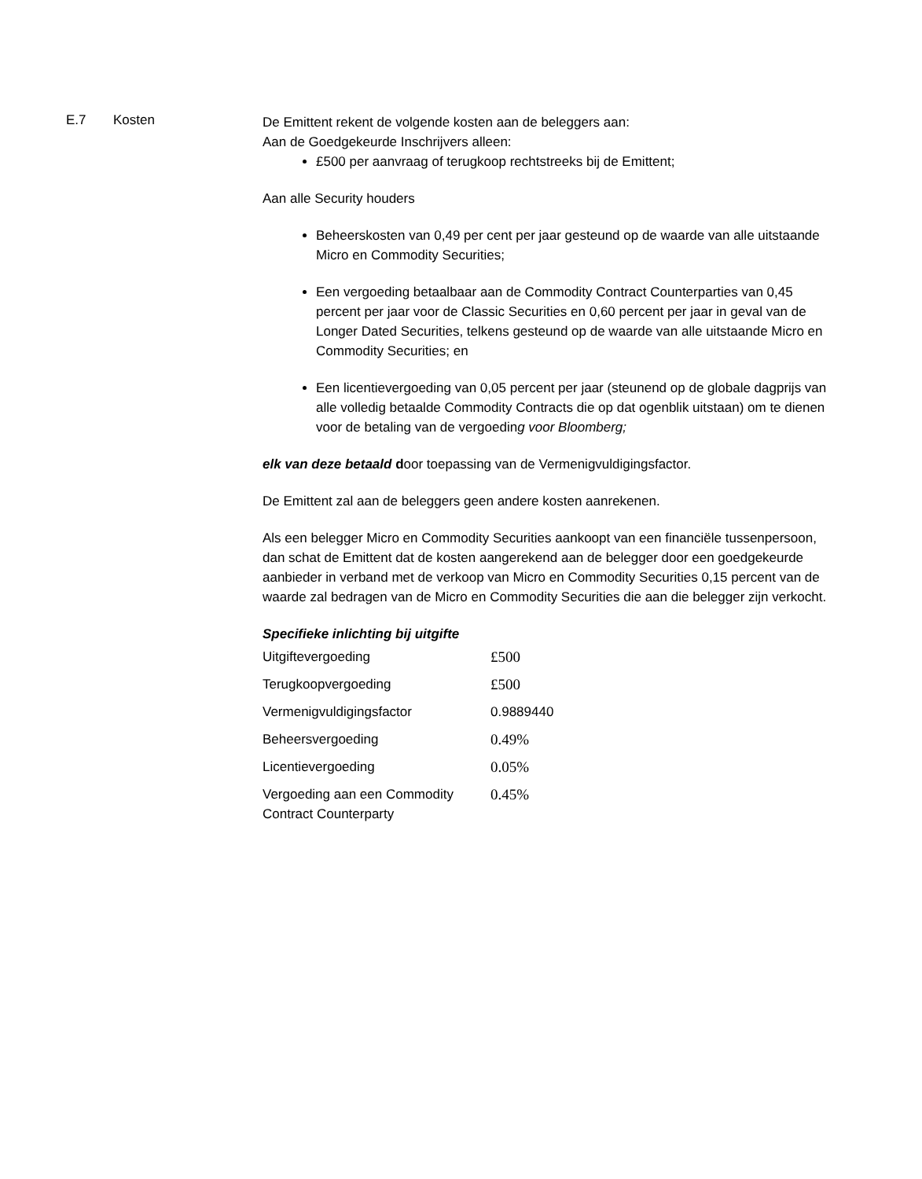E.7 Kosten
De Emittent rekent de volgende kosten aan de beleggers aan:
Aan de Goedgekeurde Inschrijvers alleen:
£500 per aanvraag of terugkoop rechtstreeks bij de Emittent;
Aan alle Security houders
Beheerskosten van 0,49 per cent per jaar gesteund op de waarde van alle uitstaande Micro en Commodity Securities;
Een vergoeding betaalbaar aan de Commodity Contract Counterparties van 0,45 percent per jaar voor de Classic Securities en 0,60 percent per jaar in geval van de Longer Dated Securities, telkens gesteund op de waarde van alle uitstaande Micro en Commodity Securities; en
Een licentievergoeding van 0,05 percent per jaar (steunend op de globale dagprijs van alle volledig betaalde Commodity Contracts die op dat ogenblik uitstaan) om te dienen voor de betaling van de vergoeding voor Bloomberg;
elk van deze betaald door toepassing van de Vermenigvuldigingsfactor.
De Emittent zal aan de beleggers geen andere kosten aanrekenen.
Als een belegger Micro en Commodity Securities aankoopt van een financiële tussenpersoon, dan schat de Emittent dat de kosten aangerekend aan de belegger door een goedgekeurde aanbieder in verband met de verkoop van Micro en Commodity Securities 0,15 percent van de waarde zal bedragen van de Micro en Commodity Securities die aan die belegger zijn verkocht.
Specifieke inlichting bij uitgifte
| Uitgiftevergoeding | £500 |
| Terugkoopvergoeding | £500 |
| Vermenigvuldigingsfactor | 0.9889440 |
| Beheersvergoeding | 0.49% |
| Licentievergoeding | 0.05% |
| Vergoeding aan een Commodity Contract Counterparty | 0.45% |